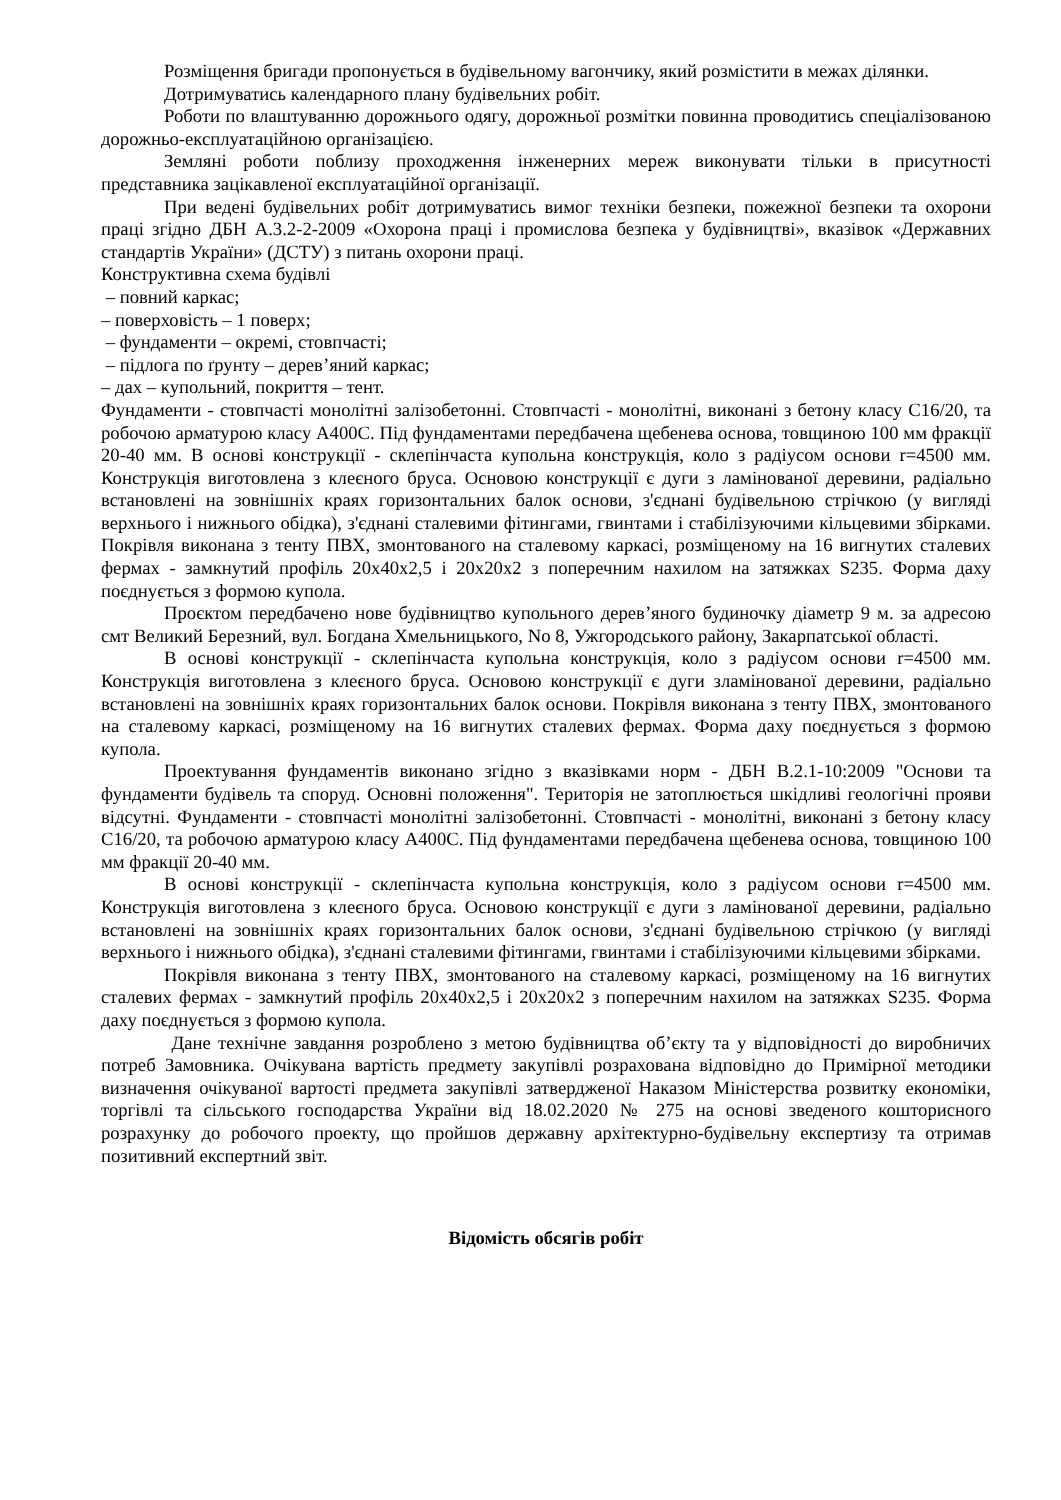Розміщення бригади пропонується в будівельному вагончику, який розмістити в межах ділянки.
Дотримуватись календарного плану будівельних робіт.
Роботи по влаштуванню дорожнього одягу, дорожньої розмітки повинна проводитись спеціалізованою дорожньо-експлуатаційною організацією.
Земляні роботи поблизу проходження інженерних мереж виконувати тільки в присутності представника зацікавленої експлуатаційної організації.
При ведені будівельних робіт дотримуватись вимог техніки безпеки, пожежної безпеки та охорони праці згідно ДБН А.3.2-2-2009 «Охорона праці і промислова безпека у будівництві», вказівок «Державних стандартів України» (ДСТУ) з питань охорони праці.
Конструктивна схема будівлі
– повний каркас;
– поверховість – 1 поверх;
– фундаменти – окремі, стовпчасті;
– підлога по ґрунту – дерев’яний каркас;
– дах – купольний, покриття – тент.
Фундаменти - стовпчасті монолітні залізобетонні. Стовпчасті - монолітні, виконані з бетону класу С16/20, та робочою арматурою класу А400С. Під фундаментами передбачена щебенева основа, товщиною 100 мм фракції 20-40 мм. В основі конструкції - склепінчаста купольна конструкція, коло з радіусом основи r=4500 мм. Конструкція виготовлена з клеєного бруса. Основою конструкції є дуги з ламінованої деревини, радіально встановлені на зовнішніх краях горизонтальних балок основи, з'єднані будівельною стрічкою (у вигляді верхнього і нижнього обідка), з'єднані сталевими фітингами, гвинтами і стабілізуючими кільцевими збірками. Покрівля виконана з тенту ПВХ, змонтованого на сталевому каркасі, розміщеному на 16 вигнутих сталевих фермах - замкнутий профіль 20х40х2,5 і 20х20х2 з поперечним нахилом на затяжках S235. Форма даху поєднується з формою купола.
Проєктом передбачено нове будівництво купольного дерев’яного будиночку діаметр 9 м. за адресою смт Великий Березний, вул. Богдана Хмельницького, No 8, Ужгородського району, Закарпатської області.
В основі конструкції - склепінчаста купольна конструкція, коло з радіусом основи r=4500 мм. Конструкція виготовлена з клеєного бруса. Основою конструкції є дуги зламінованої деревини, радіально встановлені на зовнішніх краях горизонтальних балок основи. Покрівля виконана з тенту ПВХ, змонтованого на сталевому каркасі, розміщеному на 16 вигнутих сталевих фермах. Форма даху поєднується з формою купола.
Проектування фундаментів виконано згідно з вказівками норм - ДБН В.2.1-10:2009 "Основи та фундаменти будівель та споруд. Основні положення". Територія не затоплюється шкідливі геологічні прояви відсутні. Фундаменти - стовпчасті монолітні залізобетонні. Стовпчасті - монолітні, виконані з бетону класу С16/20, та робочою арматурою класу А400С. Під фундаментами передбачена щебенева основа, товщиною 100 мм фракції 20-40 мм.
В основі конструкції - склепінчаста купольна конструкція, коло з радіусом основи r=4500 мм. Конструкція виготовлена з клеєного бруса. Основою конструкції є дуги з ламінованої деревини, радіально встановлені на зовнішніх краях горизонтальних балок основи, з'єднані будівельною стрічкою (у вигляді верхнього і нижнього обідка), з'єднані сталевими фітингами, гвинтами і стабілізуючими кільцевими збірками.
Покрівля виконана з тенту ПВХ, змонтованого на сталевому каркасі, розміщеному на 16 вигнутих сталевих фермах - замкнутий профіль 20х40х2,5 і 20х20х2 з поперечним нахилом на затяжках S235. Форма даху поєднується з формою купола.
Дане технічне завдання розроблено з метою будівництва об’єкту та у відповідності до виробничих потреб Замовника. Очікувана вартість предмету закупівлі розрахована відповідно до Примірної методики визначення очікуваної вартості предмета закупівлі затвердженої Наказом Міністерства розвитку економіки, торгівлі та сільського господарства України від 18.02.2020 № 275 на основі зведеного кошторисного розрахунку до робочого проекту, що пройшов державну архітектурно-будівельну експертизу та отримав позитивний експертний звіт.
Відомість обсягів робіт